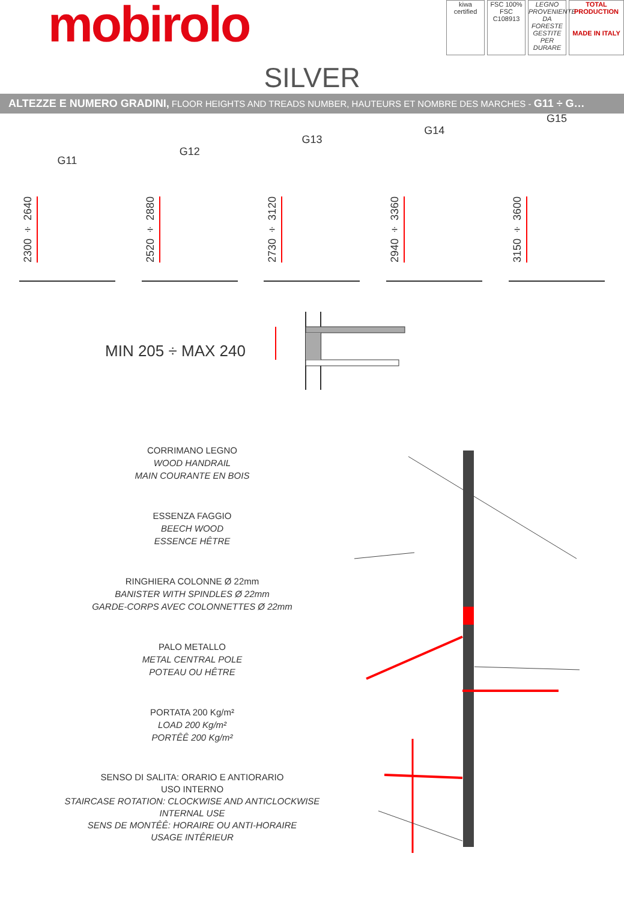mobirolo
kiwa certified
FSC 100% FSC C108913
LEGNO PROVENIENTE DA FORESTE GESTITE PER DURARE
TOTAL PRODUCTION
MADE IN ITALY
SILVER
ALTEZZE E NUMERO GRADINI, FLOOR HEIGHTS AND TREADS NUMBER, HAUTEURS ET NOMBRE DES MARCHES - G11 ÷ G…
G11
2300 ÷ 2640
G12
2520 ÷ 2880
G13
2730 ÷ 3120
G14
2940 ÷ 3360
G15
3150 ÷ 3600
MIN 205 ÷ MAX 240
CORRIMANO LEGNO
WOOD HANDRAIL
MAIN COURANTE EN BOIS
ESSENZA FAGGIO
BEECH WOOD
ESSENCE HÊTRE
RINGHIERA COLONNE Ø 22mm
BANISTER WITH SPINDLES Ø 22mm
GARDE-CORPS AVEC COLONNETTES Ø 22mm
PALO METALLO
METAL CENTRAL POLE
POTEAU OU HÊTRE
PORTATA 200 Kg/m²
LOAD 200 Kg/m²
PORTÊÊ 200 Kg/m²
SENSO DI SALITA: ORARIO E ANTIORARIO
USO INTERNO
STAIRCASE ROTATION: CLOCKWISE AND ANTICLOCKWISE
INTERNAL USE
SENS DE MONTÊÊ: HORAIRE OU ANTI-HORAIRE
USAGE INTÊRIEUR